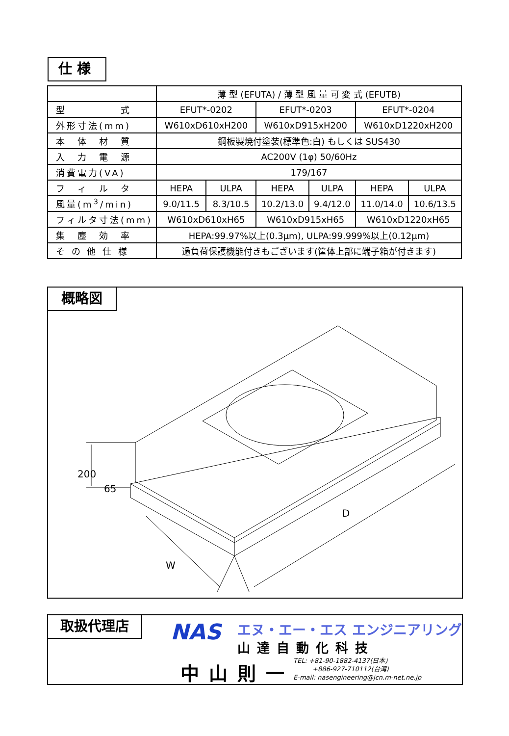仕様
| | 薄 型 (EFUTA) / 薄 型 風 量 可 変 式 (EFUTB) | | | | | |
| 型 式 | EFUT*-0202 | | EFUT*-0203 | | EFUT*-0204 | |
| 外形寸法(mm) | W610xD610xH200 | | W610xD915xH200 | | W610xD1220xH200 | |
| 本 体 材 質 | 鋼板製焼付塗装(標準色:白) もしくは SUS430 | | | | | |
| 入 力 電 源 | AC200V (1φ) 50/60Hz | | | | | |
| 消費電力(VA) | 179/167 | | | | | |
| フ ィ ル タ | HEPA | ULPA | HEPA | ULPA | HEPA | ULPA |
| 風量(m<sup>3</sup>/min) | 9.0/11.5 | 8.3/10.5 | 10.2/13.0 | 9.4/12.0 | 11.0/14.0 | 10.6/13.5 |
| フィルタ寸法(mm) | W610xD610xH65 | | W610xD915xH65 | | W610xD1220xH65 | |
| 集 塵 効 率 | HEPA:99.97%以上(0.3μm), ULPA:99.999%以上(0.12μm) | | | | | |
| そ の 他 仕 様 | 過負荷保護機能付きもございます(筐体上部に端子箱が付きます) | | | | | |
概略図
200
65
D
W
取扱代理店 NAS エヌ・エー・エス エンジニアリング
山達自動化科技
中山則一
TEL: +81-90-1882-4137(日本)
　　　+886-927-710112(台湾)
E-mail: nasengineering@jcn.m-net.ne.jp